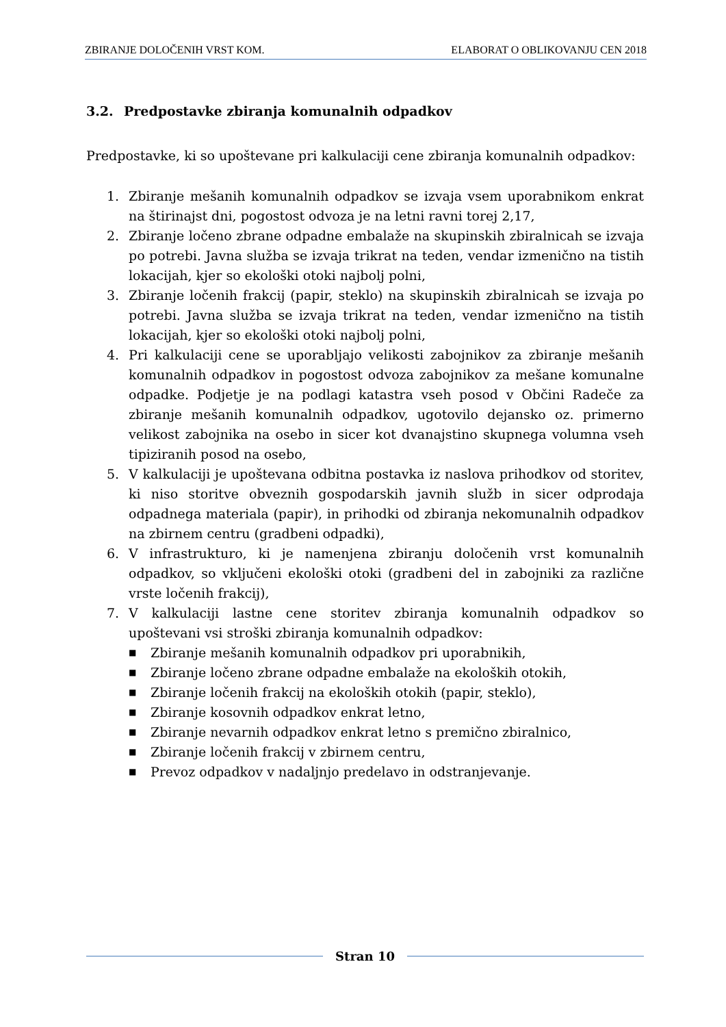ZBIRANJE DOLOČENIH VRST KOM. ELABORAT O OBLIKOVANJU CEN 2018
3.2. Predpostavke zbiranja komunalnih odpadkov
Predpostavke, ki so upoštevane pri kalkulaciji cene zbiranja komunalnih odpadkov:
1. Zbiranje mešanih komunalnih odpadkov se izvaja vsem uporabnikom enkrat na štirinajst dni, pogostost odvoza je na letni ravni torej 2,17,
2. Zbiranje ločeno zbrane odpadne embalaže na skupinskih zbiralnicah se izvaja po potrebi. Javna služba se izvaja trikrat na teden, vendar izmenično na tistih lokacijah, kjer so ekološki otoki najbolj polni,
3. Zbiranje ločenih frakcij (papir, steklo) na skupinskih zbiralnicah se izvaja po potrebi. Javna služba se izvaja trikrat na teden, vendar izmenično na tistih lokacijah, kjer so ekološki otoki najbolj polni,
4. Pri kalkulaciji cene se uporabljajo velikosti zabojnikov za zbiranje mešanih komunalnih odpadkov in pogostost odvoza zabojnikov za mešane komunalne odpadke. Podjetje je na podlagi katastra vseh posod v Občini Radeče za zbiranje mešanih komunalnih odpadkov, ugotovilo dejansko oz. primerno velikost zabojnika na osebo in sicer kot dvanajstino skupnega volumna vseh tipiziranih posod na osebo,
5. V kalkulaciji je upoštevana odbitna postavka iz naslova prihodkov od storitev, ki niso storitve obveznih gospodarskih javnih služb in sicer odprodaja odpadnega materiala (papir), in prihodki od zbiranja nekomunalnih odpadkov na zbirnem centru (gradbeni odpadki),
6. V infrastrukturo, ki je namenjena zbiranju določenih vrst komunalnih odpadkov, so vključeni ekološki otoki (gradbeni del in zabojniki za različne vrste ločenih frakcij),
7. V kalkulaciji lastne cene storitev zbiranja komunalnih odpadkov so upoštevani vsi stroški zbiranja komunalnih odpadkov:
■ Zbiranje mešanih komunalnih odpadkov pri uporabnikih,
■ Zbiranje ločeno zbrane odpadne embalaže na ekoloških otokih,
■ Zbiranje ločenih frakcij na ekoloških otokih (papir, steklo),
■ Zbiranje kosovnih odpadkov enkrat letno,
■ Zbiranje nevarnih odpadkov enkrat letno s premično zbiralnico,
■ Zbiranje ločenih frakcij v zbirnem centru,
■ Prevoz odpadkov v nadaljnjo predelavo in odstranjevanje.
Stran 10